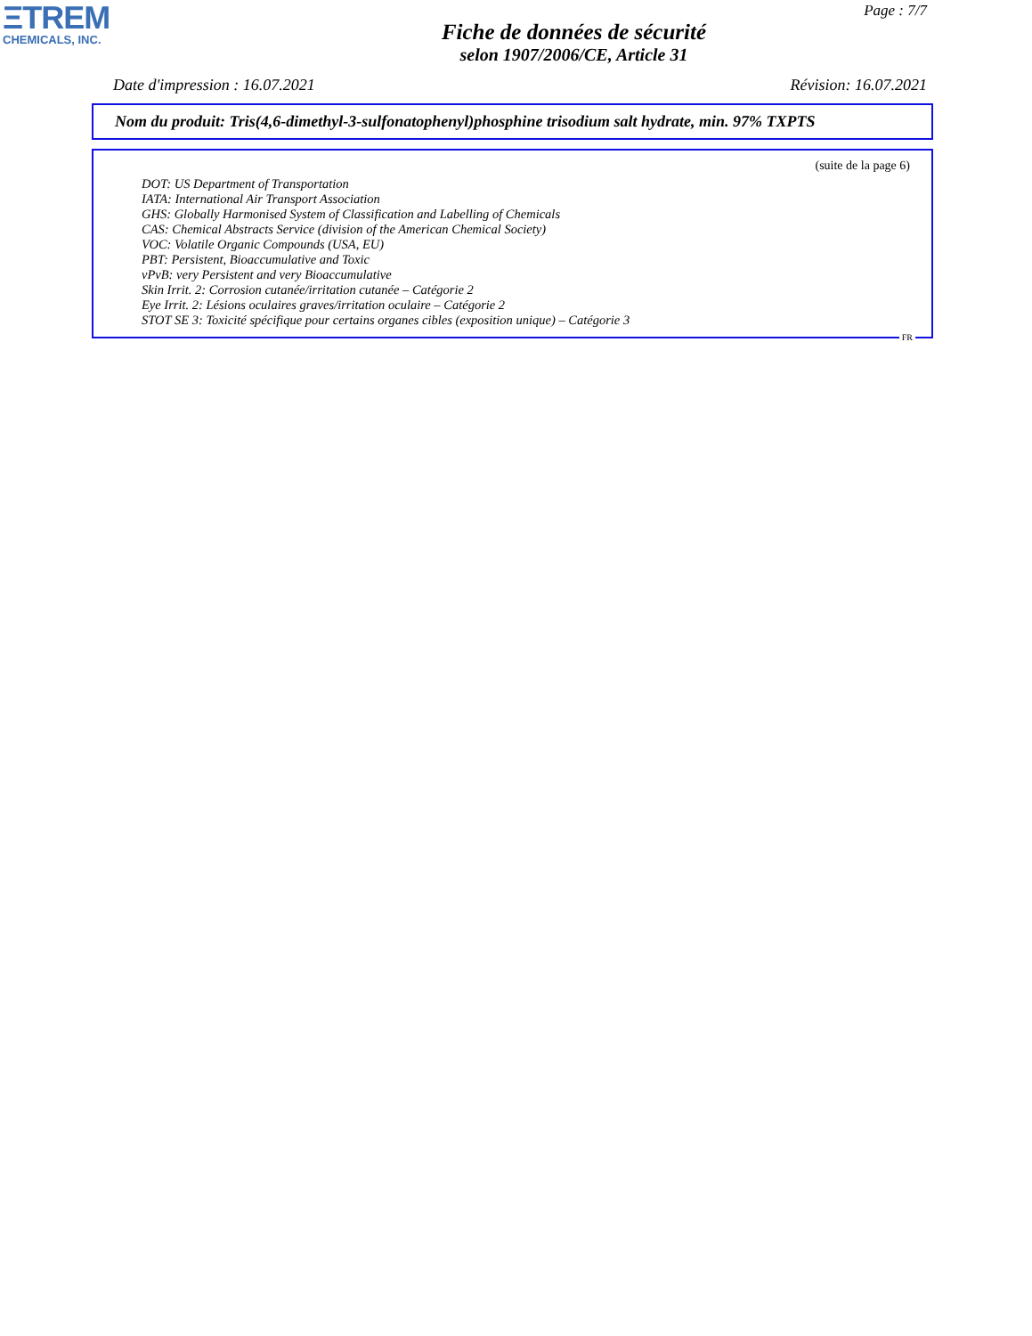ΞTREM
CHEMICALS, INC.
Page : 7/7
Fiche de données de sécurité
selon 1907/2006/CE, Article 31
Date d'impression : 16.07.2021 Révision: 16.07.2021
Nom du produit: Tris(4,6-dimethyl-3-sulfonatophenyl)phosphine trisodium salt hydrate, min. 97% TXPTS
(suite de la page 6)
DOT: US Department of Transportation
IATA: International Air Transport Association
GHS: Globally Harmonised System of Classification and Labelling of Chemicals
CAS: Chemical Abstracts Service (division of the American Chemical Society)
VOC: Volatile Organic Compounds (USA, EU)
PBT: Persistent, Bioaccumulative and Toxic
vPvB: very Persistent and very Bioaccumulative
Skin Irrit. 2: Corrosion cutanée/irritation cutanée – Catégorie 2
Eye Irrit. 2: Lésions oculaires graves/irritation oculaire – Catégorie 2
STOT SE 3: Toxicité spécifique pour certains organes cibles (exposition unique) – Catégorie 3
FR